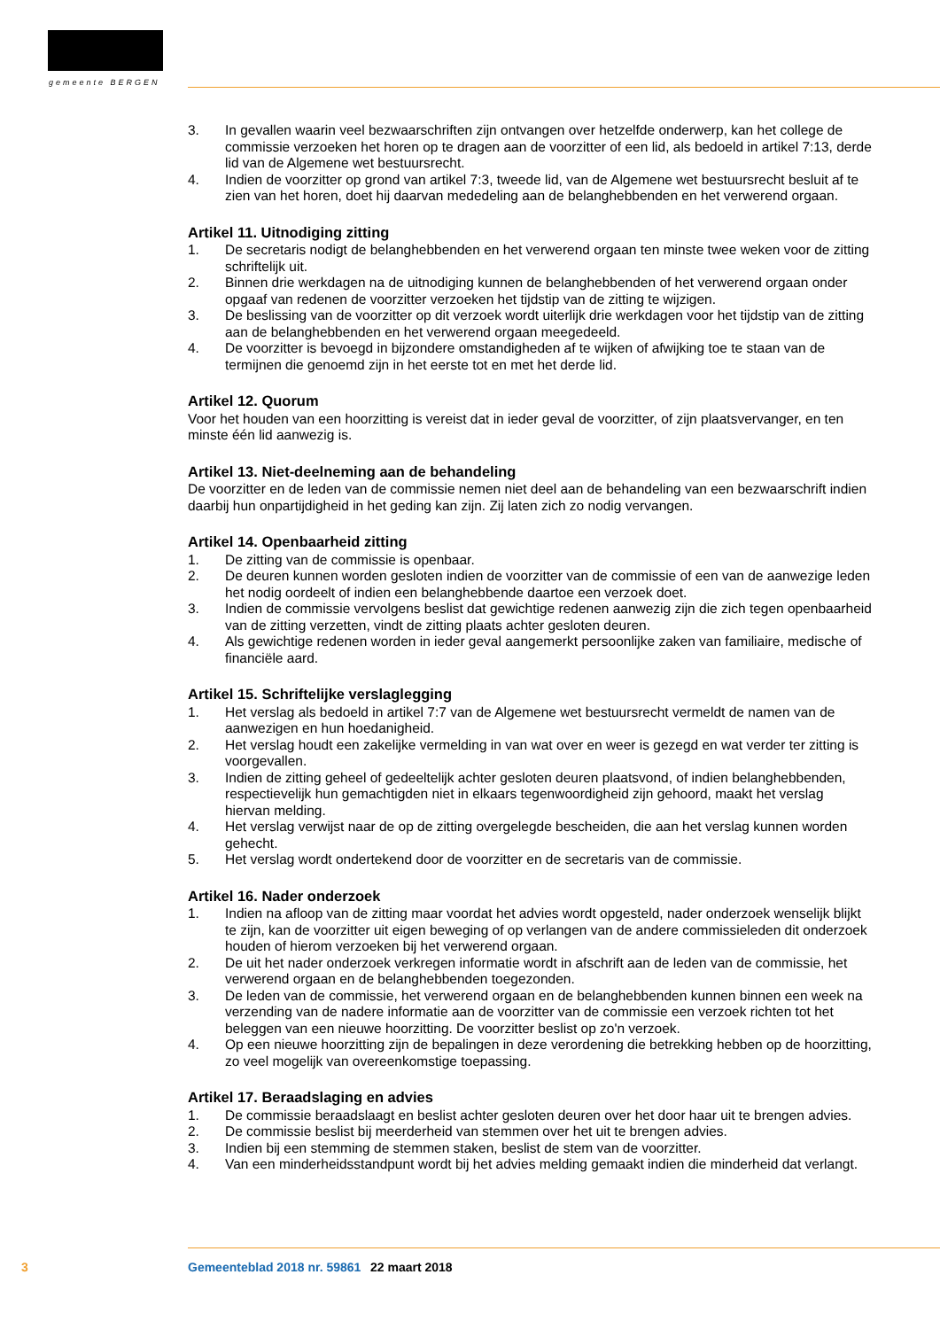gemeente BERGEN
3. In gevallen waarin veel bezwaarschriften zijn ontvangen over hetzelfde onderwerp, kan het college de commissie verzoeken het horen op te dragen aan de voorzitter of een lid, als bedoeld in artikel 7:13, derde lid van de Algemene wet bestuursrecht.
4. Indien de voorzitter op grond van artikel 7:3, tweede lid, van de Algemene wet bestuursrecht besluit af te zien van het horen, doet hij daarvan mededeling aan de belanghebbenden en het verwerend orgaan.
Artikel 11. Uitnodiging zitting
1. De secretaris nodigt de belanghebbenden en het verwerend orgaan ten minste twee weken voor de zitting schriftelijk uit.
2. Binnen drie werkdagen na de uitnodiging kunnen de belanghebbenden of het verwerend orgaan onder opgaaf van redenen de voorzitter verzoeken het tijdstip van de zitting te wijzigen.
3. De beslissing van de voorzitter op dit verzoek wordt uiterlijk drie werkdagen voor het tijdstip van de zitting aan de belanghebbenden en het verwerend orgaan meegedeeld.
4. De voorzitter is bevoegd in bijzondere omstandigheden af te wijken of afwijking toe te staan van de termijnen die genoemd zijn in het eerste tot en met het derde lid.
Artikel 12. Quorum
Voor het houden van een hoorzitting is vereist dat in ieder geval de voorzitter, of zijn plaatsvervanger, en ten minste één lid aanwezig is.
Artikel 13. Niet-deelneming aan de behandeling
De voorzitter en de leden van de commissie nemen niet deel aan de behandeling van een bezwaarschrift indien daarbij hun onpartijdigheid in het geding kan zijn. Zij laten zich zo nodig vervangen.
Artikel 14. Openbaarheid zitting
1. De zitting van de commissie is openbaar.
2. De deuren kunnen worden gesloten indien de voorzitter van de commissie of een van de aanwezige leden het nodig oordeelt of indien een belanghebbende daartoe een verzoek doet.
3. Indien de commissie vervolgens beslist dat gewichtige redenen aanwezig zijn die zich tegen openbaarheid van de zitting verzetten, vindt de zitting plaats achter gesloten deuren.
4. Als gewichtige redenen worden in ieder geval aangemerkt persoonlijke zaken van familiaire, medische of financiële aard.
Artikel 15. Schriftelijke verslaglegging
1. Het verslag als bedoeld in artikel 7:7 van de Algemene wet bestuursrecht vermeldt de namen van de aanwezigen en hun hoedanigheid.
2. Het verslag houdt een zakelijke vermelding in van wat over en weer is gezegd en wat verder ter zitting is voorgevallen.
3. Indien de zitting geheel of gedeeltelijk achter gesloten deuren plaatsvond, of indien belanghebbenden, respectievelijk hun gemachtigden niet in elkaars tegenwoordigheid zijn gehoord, maakt het verslag hiervan melding.
4. Het verslag verwijst naar de op de zitting overgelegde bescheiden, die aan het verslag kunnen worden gehecht.
5. Het verslag wordt ondertekend door de voorzitter en de secretaris van de commissie.
Artikel 16. Nader onderzoek
1. Indien na afloop van de zitting maar voordat het advies wordt opgesteld, nader onderzoek wenselijk blijkt te zijn, kan de voorzitter uit eigen beweging of op verlangen van de andere commissieleden dit onderzoek houden of hierom verzoeken bij het verwerend orgaan.
2. De uit het nader onderzoek verkregen informatie wordt in afschrift aan de leden van de commissie, het verwerend orgaan en de belanghebbenden toegezonden.
3. De leden van de commissie, het verwerend orgaan en de belanghebbenden kunnen binnen een week na verzending van de nadere informatie aan de voorzitter van de commissie een verzoek richten tot het beleggen van een nieuwe hoorzitting. De voorzitter beslist op zo'n verzoek.
4. Op een nieuwe hoorzitting zijn de bepalingen in deze verordening die betrekking hebben op de hoorzitting, zo veel mogelijk van overeenkomstige toepassing.
Artikel 17. Beraadslaging en advies
1. De commissie beraadslaagt en beslist achter gesloten deuren over het door haar uit te brengen advies.
2. De commissie beslist bij meerderheid van stemmen over het uit te brengen advies.
3. Indien bij een stemming de stemmen staken, beslist de stem van de voorzitter.
4. Van een minderheidsstandpunt wordt bij het advies melding gemaakt indien die minderheid dat verlangt.
3 Gemeenteblad 2018 nr. 59861 22 maart 2018